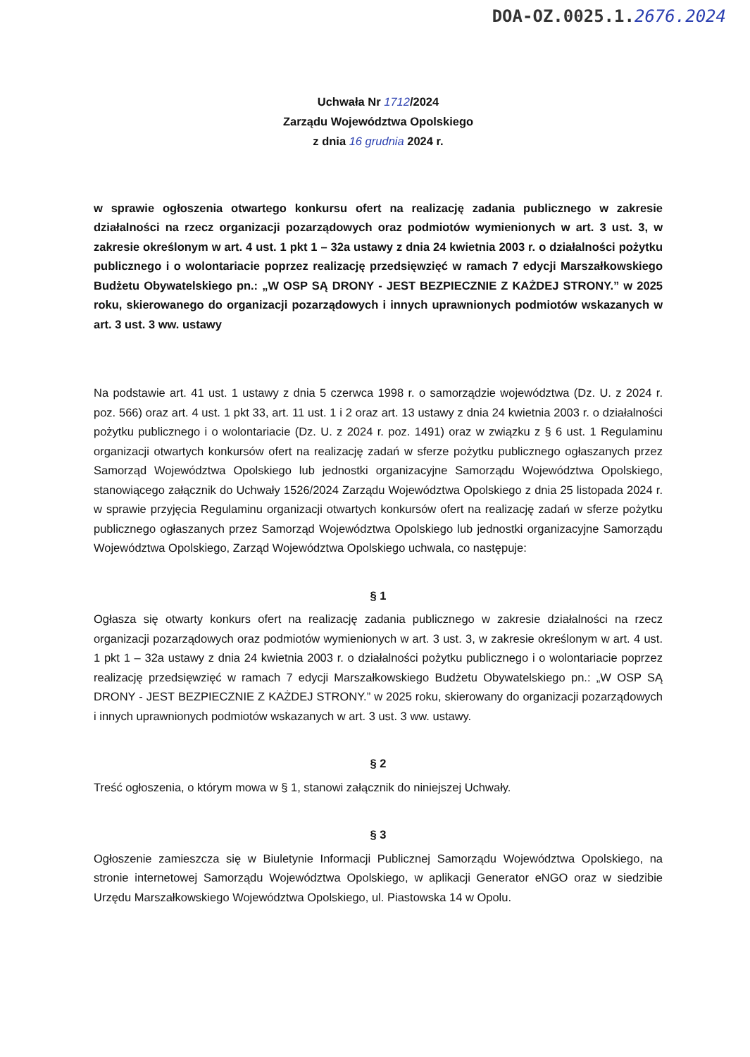DOA-OZ.0025.1.2676.2024
Uchwała Nr 1712/2024
Zarządu Województwa Opolskiego
z dnia 16 grudnia 2024 r.
w sprawie ogłoszenia otwartego konkursu ofert na realizację zadania publicznego w zakresie działalności na rzecz organizacji pozarządowych oraz podmiotów wymienionych w art. 3 ust. 3, w zakresie określonym w art. 4 ust. 1 pkt 1 – 32a ustawy z dnia 24 kwietnia 2003 r. o działalności pożytku publicznego i o wolontariacie poprzez realizację przedsięwzięć w ramach 7 edycji Marszałkowskiego Budżetu Obywatelskiego pn.: „W OSP SĄ DRONY - JEST BEZPIECZNIE Z KAŻDEJ STRONY.” w 2025 roku, skierowanego do organizacji pozarządowych i innych uprawnionych podmiotów wskazanych w art. 3 ust. 3 ww. ustawy
Na podstawie art. 41 ust. 1 ustawy z dnia 5 czerwca 1998 r. o samorządzie województwa (Dz. U. z 2024 r. poz. 566) oraz art. 4 ust. 1 pkt 33, art. 11 ust. 1 i 2 oraz art. 13 ustawy z dnia 24 kwietnia 2003 r. o działalności pożytku publicznego i o wolontariacie (Dz. U. z 2024 r. poz. 1491) oraz w związku z § 6 ust. 1 Regulaminu organizacji otwartych konkursów ofert na realizację zadań w sferze pożytku publicznego ogłaszanych przez Samorząd Województwa Opolskiego lub jednostki organizacyjne Samorządu Województwa Opolskiego, stanowiącego załącznik do Uchwały 1526/2024 Zarządu Województwa Opolskiego z dnia 25 listopada 2024 r. w sprawie przyjęcia Regulaminu organizacji otwartych konkursów ofert na realizację zadań w sferze pożytku publicznego ogłaszanych przez Samorząd Województwa Opolskiego lub jednostki organizacyjne Samorządu Województwa Opolskiego, Zarząd Województwa Opolskiego uchwala, co następuje:
§ 1
Ogłasza się otwarty konkurs ofert na realizację zadania publicznego w zakresie działalności na rzecz organizacji pozarządowych oraz podmiotów wymienionych w art. 3 ust. 3, w zakresie określonym w art. 4 ust. 1 pkt 1 – 32a ustawy z dnia 24 kwietnia 2003 r. o działalności pożytku publicznego i o wolontariacie poprzez realizację przedsięwzięć w ramach 7 edycji Marszałkowskiego Budżetu Obywatelskiego pn.: „W OSP SĄ DRONY - JEST BEZPIECZNIE Z KAŻDEJ STRONY.” w 2025 roku, skierowany do organizacji pozarządowych i innych uprawnionych podmiotów wskazanych w art. 3 ust. 3 ww. ustawy.
§ 2
Treść ogłoszenia, o którym mowa w § 1, stanowi załącznik do niniejszej Uchwały.
§ 3
Ogłoszenie zamieszcza się w Biuletynie Informacji Publicznej Samorządu Województwa Opolskiego, na stronie internetowej Samorządu Województwa Opolskiego, w aplikacji Generator eNGO oraz w siedzibie Urzędu Marszałkowskiego Województwa Opolskiego, ul. Piastowska 14 w Opolu.